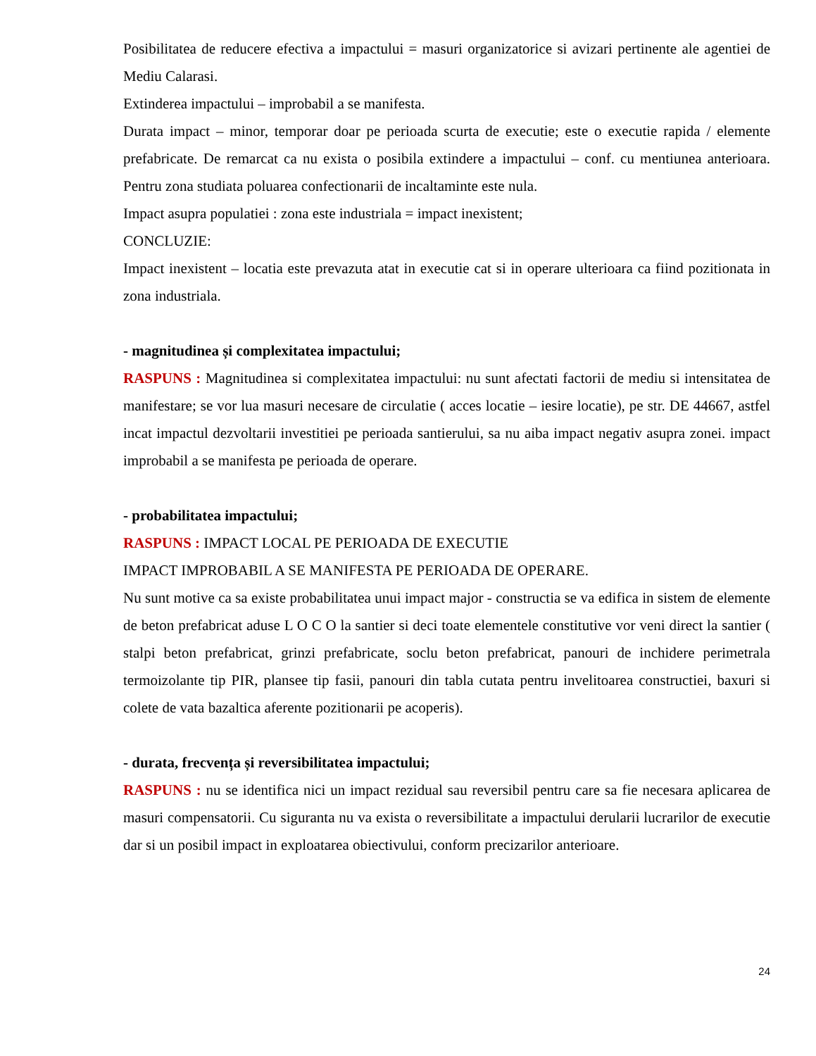Posibilitatea de reducere efectiva a impactului = masuri organizatorice si avizari pertinente ale agentiei de Mediu Calarasi.
Extinderea impactului – improbabil a se manifesta.
Durata impact – minor, temporar doar pe perioada scurta de executie; este o executie rapida / elemente prefabricate. De remarcat ca nu exista o posibila extindere a impactului – conf. cu mentiunea anterioara. Pentru zona studiata poluarea confectionarii de incaltaminte este nula.
Impact asupra populatiei : zona este industriala = impact inexistent;
CONCLUZIE:
Impact inexistent – locatia este prevazuta atat in executie cat si in operare ulterioara ca fiind pozitionata in zona industriala.
- magnitudinea și complexitatea impactului;
RASPUNS : Magnitudinea si complexitatea impactului: nu sunt afectati factorii de mediu si intensitatea de manifestare; se vor lua masuri necesare de circulatie ( acces locatie – iesire locatie), pe str. DE 44667, astfel incat impactul dezvoltarii investitiei pe perioada santierului, sa nu aiba impact negativ asupra zonei. impact improbabil a se manifesta pe perioada de operare.
- probabilitatea impactului;
RASPUNS : IMPACT LOCAL PE PERIOADA DE EXECUTIE
IMPACT IMPROBABIL A SE MANIFESTA PE PERIOADA DE OPERARE.
Nu sunt motive ca sa existe probabilitatea unui impact major - constructia se va edifica in sistem de elemente de beton prefabricat aduse L O C O la santier si deci toate elementele constitutive vor veni direct la santier ( stalpi beton prefabricat, grinzi prefabricate, soclu beton prefabricat, panouri de inchidere perimetrala termoizolante tip PIR, plansee tip fasii, panouri din tabla cutata pentru invelitoarea constructiei, baxuri si colete de vata bazaltica aferente pozitionarii pe acoperis).
- durata, frecvența și reversibilitatea impactului;
RASPUNS : nu se identifica nici un impact rezidual sau reversibil pentru care sa fie necesara aplicarea de masuri compensatorii. Cu siguranta nu va exista o reversibilitate a impactului derularii lucrarilor de executie dar si un posibil impact in exploatarea obiectivului, conform precizarilor anterioare.
24